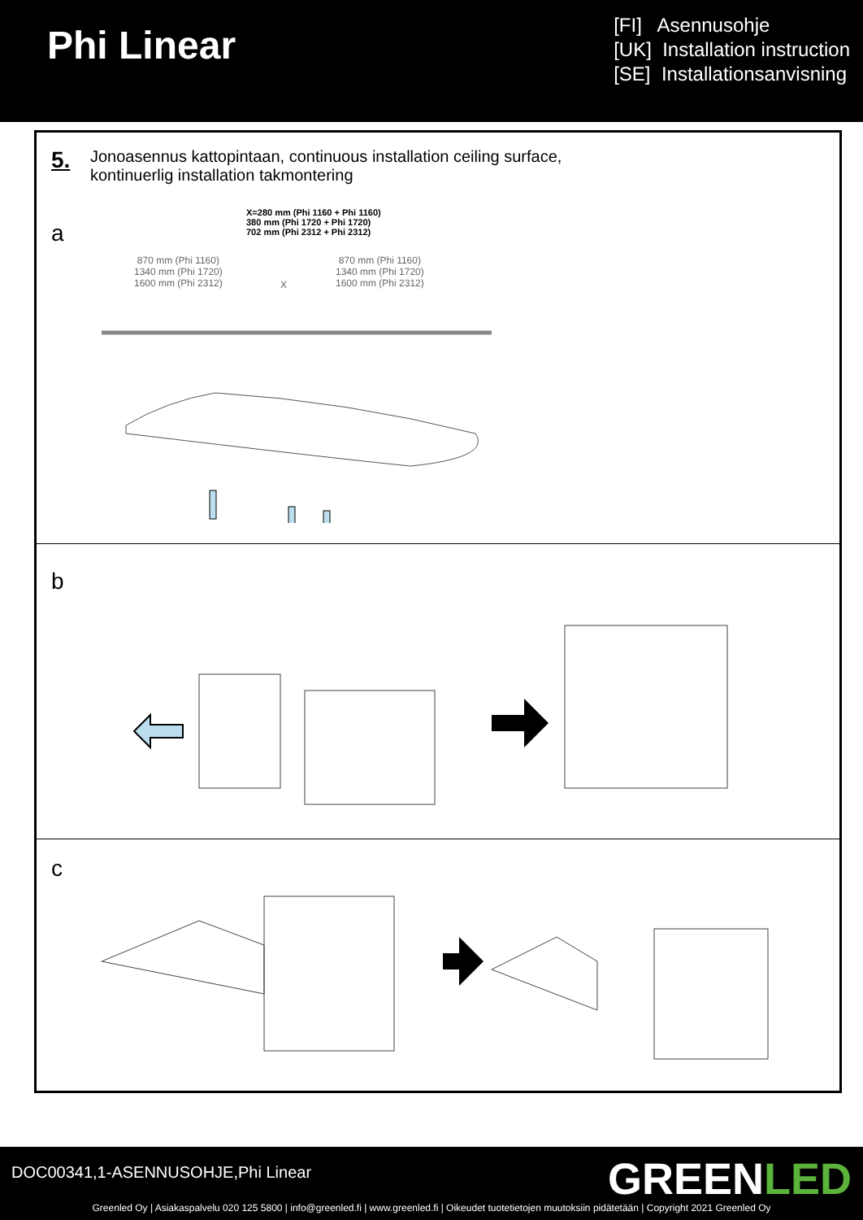Phi Linear
[FI] Asennusohje
[UK] Installation instruction
[SE] Installationsanvisning
5.
Jonoasennus kattopintaan, continuous installation ceiling surface,
kontinuerlig installation takmontering
a
X=280 mm (Phi 1160 + Phi 1160)
380 mm (Phi 1720 + Phi 1720)
702 mm (Phi 2312 + Phi 2312)
870 mm (Phi 1160)
1340 mm (Phi 1720)
1600 mm (Phi 2312)
X
870 mm (Phi 1160)
1340 mm (Phi 1720)
1600 mm (Phi 2312)
b
c
DOC00341,1-ASENNUSOHJE,Phi Linear
GREENLED
Greenled Oy | Asiakaspalvelu 020 125 5800 | info@greenled.fi | www.greenled.fi | Oikeudet tuotetietojen muutoksiin pidätetään | Copyright 2021 Greenled Oy